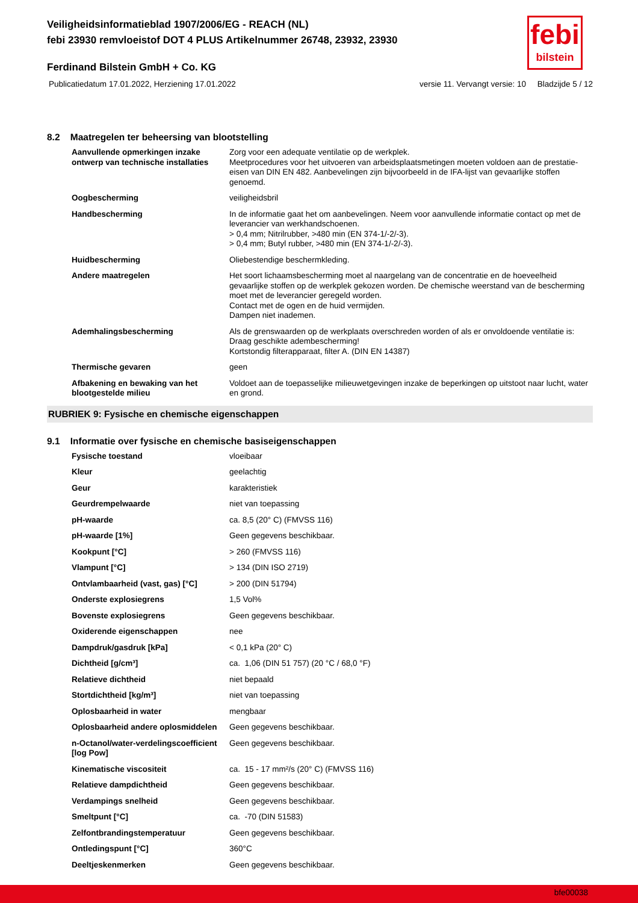febi
bilstein
Veiligheidsinformatieblad 1907/2006/EG - REACH (NL)
febi 23930 remvloeistof DOT 4 PLUS Artikelnummer 26748, 23932, 23930
Ferdinand Bilstein GmbH + Co. KG
Publicatiedatum 17.01.2022, Herziening 17.01.2022 versie 11. Vervangt versie: 10 Bladzijde 5 / 12
8.2 Maatregelen ter beheersing van blootstelling
| Aanvullende opmerkingen inzake ontwerp van technische installaties | Zorg voor een adequate ventilatie op de werkplek. Meetprocedures voor het uitvoeren van arbeidsplaatsmetingen moeten voldoen aan de prestatie-eisen van DIN EN 482. Aanbevelingen zijn bijvoorbeeld in de IFA-lijst van gevaarlijke stoffen genoemd. |
| Oogbescherming | veiligheidsbril |
| Handbescherming | In de informatie gaat het om aanbevelingen. Neem voor aanvullende informatie contact op met de leverancier van werkhandschoenen. > 0,4 mm; Nitrilrubber, >480 min (EN 374-1/-2/-3). > 0,4 mm; Butyl rubber, >480 min (EN 374-1/-2/-3). |
| Huidbescherming | Oliebestendige beschermkleding. |
| Andere maatregelen | Het soort lichaamsbescherming moet al naargelang van de concentratie en de hoeveelheid gevaarlijke stoffen op de werkplek gekozen worden. De chemische weerstand van de bescherming moet met de leverancier geregeld worden. Contact met de ogen en de huid vermijden. Dampen niet inademen. |
| Ademhalingsbescherming | Als de grenswaarden op de werkplaats overschreden worden of als er onvoldoende ventilatie is: Draag geschikte adembescherming! Kortstondig filterapparaat, filter A. (DIN EN 14387) |
| Thermische gevaren | geen |
| Afbakening en bewaking van het blootgestelde milieu | Voldoet aan de toepasselijke milieuwetgevingen inzake de beperkingen op uitstoot naar lucht, water en grond. |
RUBRIEK 9: Fysische en chemische eigenschappen
9.1 Informatie over fysische en chemische basiseigenschappen
| Fysische toestand | vloeibaar |
| Kleur | geelachtig |
| Geur | karakteristiek |
| Geurdrempelwaarde | niet van toepassing |
| pH-waarde | ca. 8,5 (20° C) (FMVSS 116) |
| pH-waarde [1%] | Geen gegevens beschikbaar. |
| Kookpunt [°C] | > 260 (FMVSS 116) |
| Vlampunt [°C] | > 134 (DIN ISO 2719) |
| Ontvlambaarheid (vast, gas) [°C] | > 200 (DIN 51794) |
| Onderste explosiegrens | 1,5 Vol% |
| Bovenste explosiegrens | Geen gegevens beschikbaar. |
| Oxiderende eigenschappen | nee |
| Dampdruk/gasdruk [kPa] | < 0,1 kPa (20° C) |
| Dichtheid [g/cm³] | ca. 1,06 (DIN 51 757) (20 °C / 68,0 °F) |
| Relatieve dichtheid | niet bepaald |
| Stortdichtheid [kg/m³] | niet van toepassing |
| Oplosbaarheid in water | mengbaar |
| Oplosbaarheid andere oplosmiddelen | Geen gegevens beschikbaar. |
| n-Octanol/water-verdelingscoefficient [log Pow] | Geen gegevens beschikbaar. |
| Kinematische viscositeit | ca. 15 - 17 mm²/s (20° C) (FMVSS 116) |
| Relatieve dampdichtheid | Geen gegevens beschikbaar. |
| Verdampings snelheid | Geen gegevens beschikbaar. |
| Smeltpunt [°C] | ca. -70 (DIN 51583) |
| Zelfontbrandingstemperatuur | Geen gegevens beschikbaar. |
| Ontledingspunt [°C] | 360°C |
| Deeltjeskenmerken | Geen gegevens beschikbaar. |
bfe00038